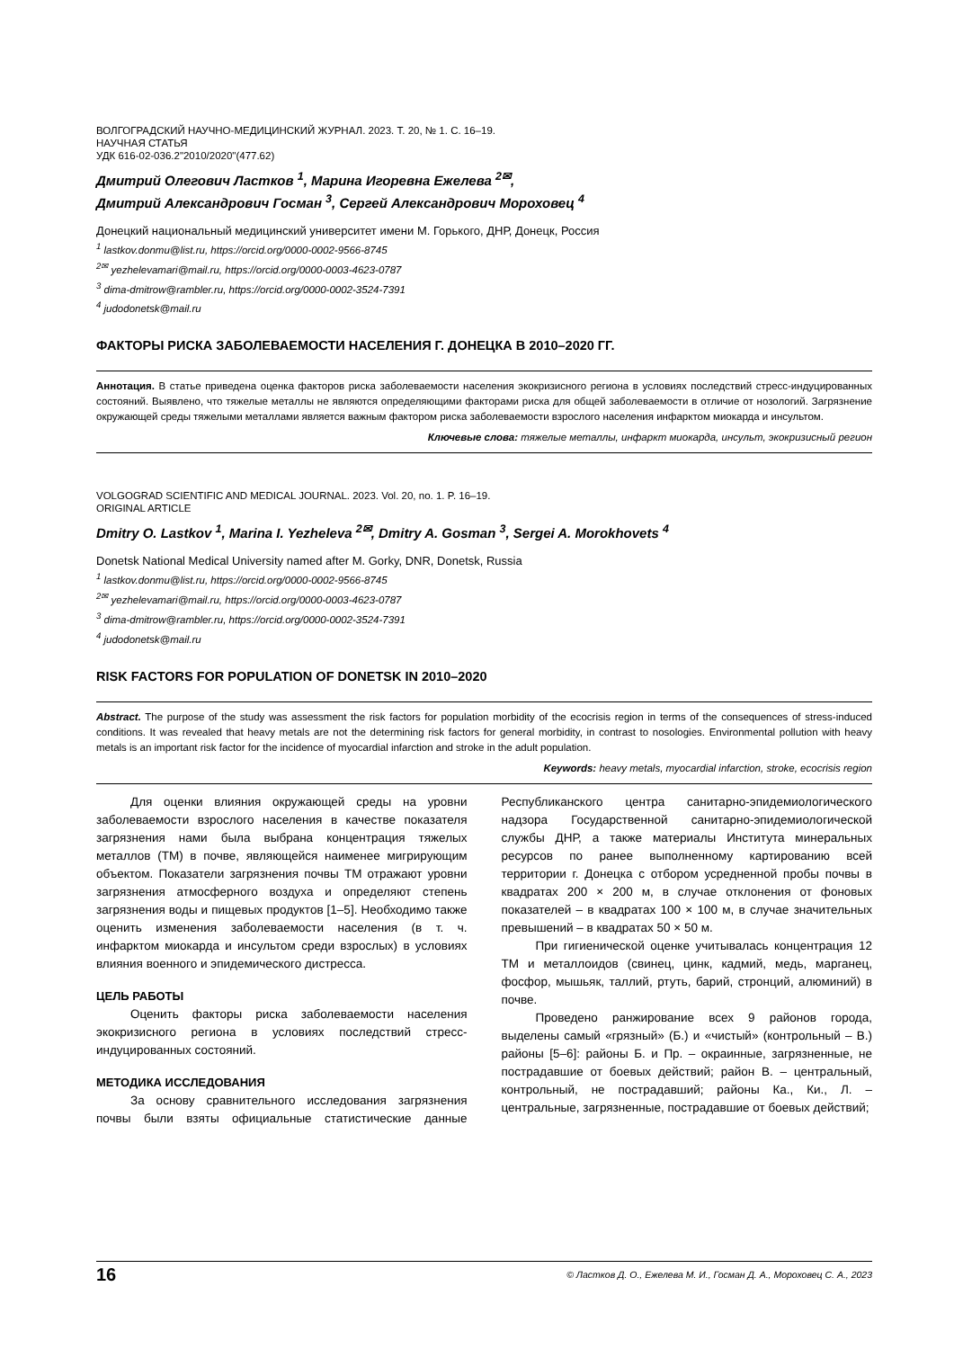ВОЛГОГРАДСКИЙ НАУЧНО-МЕДИЦИНСКИЙ ЖУРНАЛ. 2023. Т. 20, № 1. С. 16–19.
НАУЧНАЯ СТАТЬЯ
УДК 616-02-036.2"2010/2020"(477.62)
Дмитрий Олегович Ластков <sup>1</sup>, Марина Игоревна Ежелева <sup>2✉</sup>,
Дмитрий Александрович Госман <sup>3</sup>, Сергей Александрович Мороховец <sup>4</sup>
Донецкий национальный медицинский университет имени М. Горького, ДНР, Донецк, Россия
<sup>1</sup> lastkov.donmu@list.ru, https://orcid.org/0000-0002-9566-8745
<sup>2✉</sup> yezhelevamari@mail.ru, https://orcid.org/0000-0003-4623-0787
<sup>3</sup> dima-dmitrow@rambler.ru, https://orcid.org/0000-0002-3524-7391
<sup>4</sup> judodonetsk@mail.ru
ФАКТОРЫ РИСКА ЗАБОЛЕВАЕМОСТИ НАСЕЛЕНИЯ Г. ДОНЕЦКА В 2010–2020 ГГ.
Аннотация. В статье приведена оценка факторов риска заболеваемости населения экокризисного региона в условиях последствий стресс-индуцированных состояний. Выявлено, что тяжелые металлы не являются определяющими факторами риска для общей заболеваемости в отличие от нозологий. Загрязнение окружающей среды тяжелыми металлами является важным фактором риска заболеваемости взрослого населения инфарктом миокарда и инсультом.
Ключевые слова: тяжелые металлы, инфаркт миокарда, инсульт, экокризисный регион
VOLGOGRAD SCIENTIFIC AND MEDICAL JOURNAL. 2023. Vol. 20, no. 1. P. 16–19.
ORIGINAL ARTICLE
Dmitry O. Lastkov <sup>1</sup>, Marina I. Yezheleva <sup>2✉</sup>, Dmitry A. Gosman <sup>3</sup>, Sergei A. Morokhovets <sup>4</sup>
Donetsk National Medical University named after M. Gorky, DNR, Donetsk, Russia
<sup>1</sup> lastkov.donmu@list.ru, https://orcid.org/0000-0002-9566-8745
<sup>2✉</sup> yezhelevamari@mail.ru, https://orcid.org/0000-0003-4623-0787
<sup>3</sup> dima-dmitrow@rambler.ru, https://orcid.org/0000-0002-3524-7391
<sup>4</sup> judodonetsk@mail.ru
RISK FACTORS FOR POPULATION OF DONETSK IN 2010–2020
Abstract. The purpose of the study was assessment the risk factors for population morbidity of the ecocrisis region in terms of the consequences of stress-induced conditions. It was revealed that heavy metals are not the determining risk factors for general morbidity, in contrast to nosologies. Environmental pollution with heavy metals is an important risk factor for the incidence of myocardial infarction and stroke in the adult population.
Keywords: heavy metals, myocardial infarction, stroke, ecocrisis region
Для оценки влияния окружающей среды на уровни заболеваемости взрослого населения в качестве показателя загрязнения нами была выбрана концентрация тяжелых металлов (ТМ) в почве, являющейся наименее мигрирующим объектом. Показатели загрязнения почвы ТМ отражают уровни загрязнения атмосферного воздуха и определяют степень загрязнения воды и пищевых продуктов [1–5]. Необходимо также оценить изменения заболеваемости населения (в т. ч. инфарктом миокарда и инсультом среди взрослых) в условиях влияния военного и эпидемического дистресса.
ЦЕЛЬ РАБОТЫ
Оценить факторы риска заболеваемости населения экокризисного региона в условиях последствий стресс-индуцированных состояний.
МЕТОДИКА ИССЛЕДОВАНИЯ
За основу сравнительного исследования загрязнения почвы были взяты официальные статистические данные Республиканского центра санитарно-эпидемиологического надзора Государственной санитарно-эпидемиологической службы ДНР, а также материалы Института минеральных ресурсов по ранее выполненному картированию всей территории г. Донецка с отбором усредненной пробы почвы в квадратах 200 × 200 м, в случае отклонения от фоновых показателей – в квадратах 100 × 100 м, в случае значительных превышений – в квадратах 50 × 50 м.
При гигиенической оценке учитывалась концентрация 12 ТМ и металлоидов (свинец, цинк, кадмий, медь, марганец, фосфор, мышьяк, таллий, ртуть, барий, стронций, алюминий) в почве.
Проведено ранжирование всех 9 районов города, выделены самый «грязный» (Б.) и «чистый» (контрольный – В.) районы [5–6]: районы Б. и Пр. – окраинные, загрязненные, не пострадавшие от боевых действий; район В. – центральный, контрольный, не пострадавший; районы Ка., Ки., Л. – центральные, загрязненные, пострадавшие от боевых действий;
16 © Ластков Д. О., Ежелева М. И., Госман Д. А., Мороховец С. А., 2023